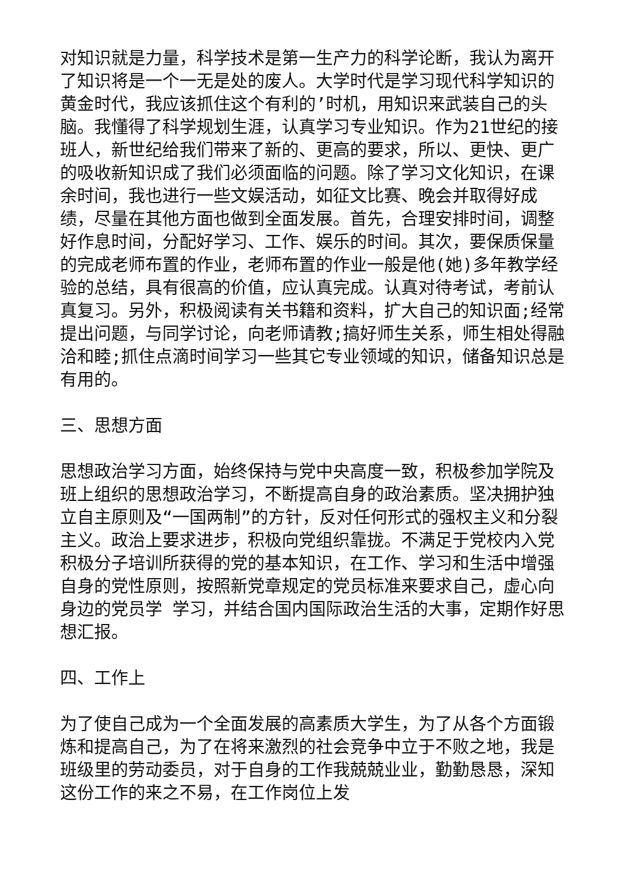对知识就是力量，科学技术是第一生产力的科学论断，我认为离开了知识将是一个一无是处的废人。大学时代是学习现代科学知识的黄金时代，我应该抓住这个有利的’时机，用知识来武装自己的头脑。我懂得了科学规划生涯，认真学习专业知识。作为21世纪的接班人，新世纪给我们带来了新的、更高的要求，所以、更快、更广的吸收新知识成了我们必须面临的问题。除了学习文化知识，在课余时间，我也进行一些文娱活动，如征文比赛、晚会并取得好成绩，尽量在其他方面也做到全面发展。首先，合理安排时间，调整好作息时间，分配好学习、工作、娱乐的时间。其次，要保质保量的完成老师布置的作业，老师布置的作业一般是他(她)多年教学经验的总结，具有很高的价值，应认真完成。认真对待考试，考前认真复习。另外，积极阅读有关书籍和资料，扩大自己的知识面;经常提出问题，与同学讨论，向老师请教;搞好师生关系，师生相处得融洽和睦;抓住点滴时间学习一些其它专业领域的知识，储备知识总是有用的。
三、思想方面
思想政治学习方面，始终保持与党中央高度一致，积极参加学院及班上组织的思想政治学习，不断提高自身的政治素质。坚决拥护独立自主原则及“一国两制”的方针，反对任何形式的强权主义和分裂主义。政治上要求进步，积极向党组织靠拢。不满足于党校内入党积极分子培训所获得的党的基本知识，在工作、学习和生活中增强自身的党性原则，按照新党章规定的党员标准来要求自己，虚心向身边的党员学 学习，并结合国内国际政治生活的大事，定期作好思想汇报。
四、工作上
为了使自己成为一个全面发展的高素质大学生，为了从各个方面锻炼和提高自己，为了在将来激烈的社会竞争中立于不败之地，我是班级里的劳动委员，对于自身的工作我兢兢业业，勤勤恳恳，深知这份工作的来之不易，在工作岗位上发